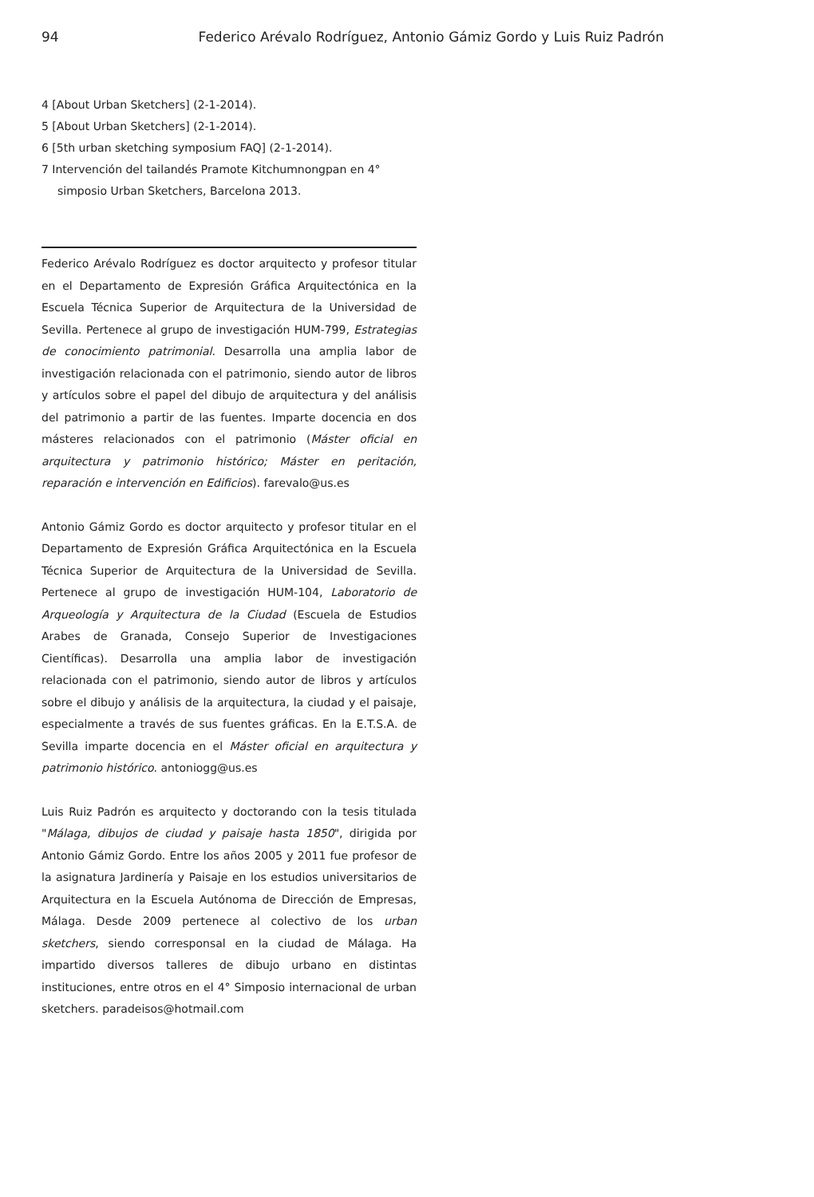94 Federico Arévalo Rodríguez, Antonio Gámiz Gordo y Luis Ruiz Padrón
4 [About Urban Sketchers] (2-1-2014).
5 [About Urban Sketchers] (2-1-2014).
6 [5th urban sketching symposium FAQ] (2-1-2014).
7 Intervención del tailandés Pramote Kitchumnongpan en 4° simposio Urban Sketchers, Barcelona 2013.
Federico Arévalo Rodríguez es doctor arquitecto y profesor titular en el Departamento de Expresión Gráfica Arquitectónica en la Escuela Técnica Superior de Arquitectura de la Universidad de Sevilla. Pertenece al grupo de investigación HUM-799, Estrategias de conocimiento patrimonial. Desarrolla una amplia labor de investigación relacionada con el patrimonio, siendo autor de libros y artículos sobre el papel del dibujo de arquitectura y del análisis del patrimonio a partir de las fuentes. Imparte docencia en dos másteres relacionados con el patrimonio (Máster oficial en arquitectura y patrimonio histórico; Máster en peritación, reparación e intervención en Edificios). farevalo@us.es
Antonio Gámiz Gordo es doctor arquitecto y profesor titular en el Departamento de Expresión Gráfica Arquitectónica en la Escuela Técnica Superior de Arquitectura de la Universidad de Sevilla. Pertenece al grupo de investigación HUM-104, Laboratorio de Arqueología y Arquitectura de la Ciudad (Escuela de Estudios Arabes de Granada, Consejo Superior de Investigaciones Científicas). Desarrolla una amplia labor de investigación relacionada con el patrimonio, siendo autor de libros y artículos sobre el dibujo y análisis de la arquitectura, la ciudad y el paisaje, especialmente a través de sus fuentes gráficas. En la E.T.S.A. de Sevilla imparte docencia en el Máster oficial en arquitectura y patrimonio histórico. antoniogg@us.es
Luis Ruiz Padrón es arquitecto y doctorando con la tesis titulada "Málaga, dibujos de ciudad y paisaje hasta 1850", dirigida por Antonio Gámiz Gordo. Entre los años 2005 y 2011 fue profesor de la asignatura Jardinería y Paisaje en los estudios universitarios de Arquitectura en la Escuela Autónoma de Dirección de Empresas, Málaga. Desde 2009 pertenece al colectivo de los urban sketchers, siendo corresponsal en la ciudad de Málaga. Ha impartido diversos talleres de dibujo urbano en distintas instituciones, entre otros en el 4° Simposio internacional de urban sketchers. paradeisos@hotmail.com